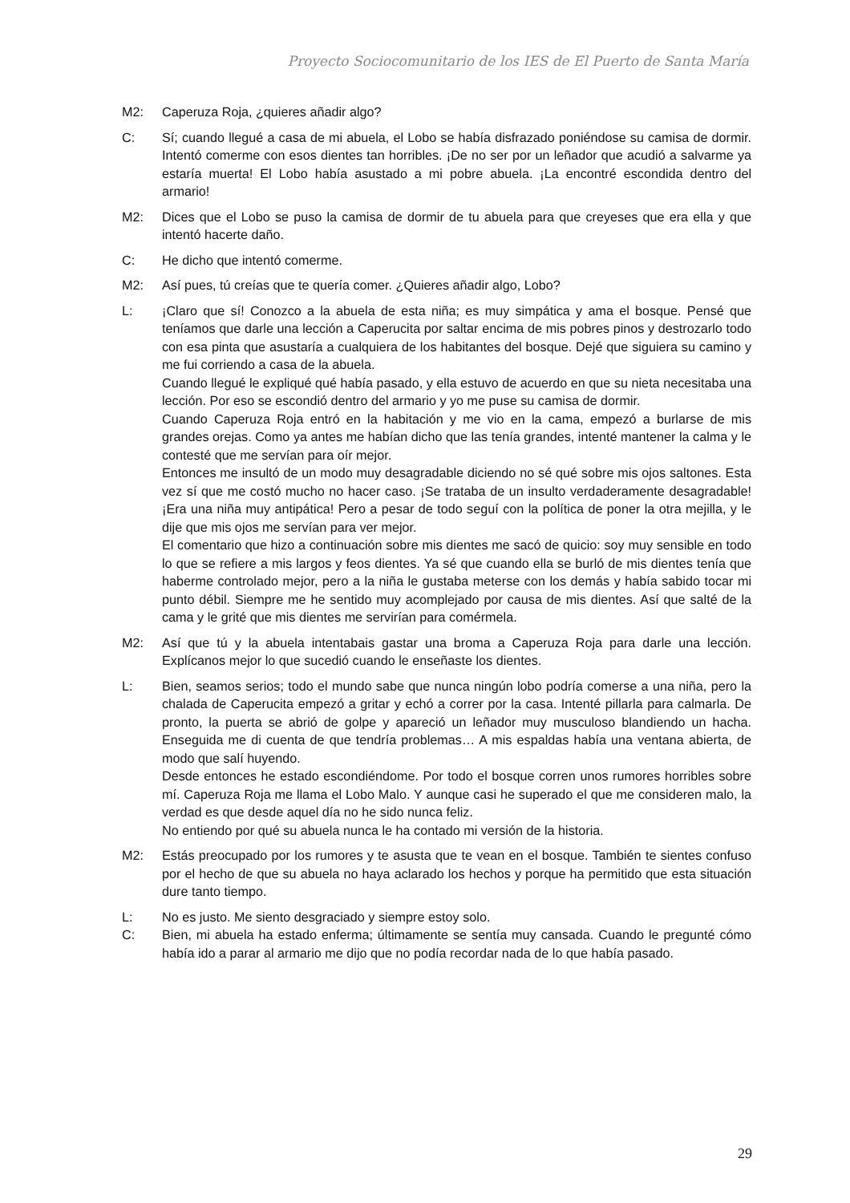Proyecto Sociocomunitario de los IES de El Puerto de Santa María
M2: Caperuza Roja, ¿quieres añadir algo?
C: Sí; cuando llegué a casa de mi abuela, el Lobo se había disfrazado poniéndose su camisa de dormir. Intentó comerme con esos dientes tan horribles. ¡De no ser por un leñador que acudió a salvarme ya estaría muerta! El Lobo había asustado a mi pobre abuela. ¡La encontré escondida dentro del armario!
M2: Dices que el Lobo se puso la camisa de dormir de tu abuela para que creyeses que era ella y que intentó hacerte daño.
C: He dicho que intentó comerme.
M2: Así pues, tú creías que te quería comer. ¿Quieres añadir algo, Lobo?
L: ¡Claro que sí! Conozco a la abuela de esta niña; es muy simpática y ama el bosque. Pensé que teníamos que darle una lección a Caperucita por saltar encima de mis pobres pinos y destrozarlo todo con esa pinta que asustaría a cualquiera de los habitantes del bosque. Dejé que siguiera su camino y me fui corriendo a casa de la abuela.
Cuando llegué le expliqué qué había pasado, y ella estuvo de acuerdo en que su nieta necesitaba una lección. Por eso se escondió dentro del armario y yo me puse su camisa de dormir.
Cuando Caperuza Roja entró en la habitación y me vio en la cama, empezó a burlarse de mis grandes orejas. Como ya antes me habían dicho que las tenía grandes, intenté mantener la calma y le contesté que me servían para oír mejor.
Entonces me insultó de un modo muy desagradable diciendo no sé qué sobre mis ojos saltones. Esta vez sí que me costó mucho no hacer caso. ¡Se trataba de un insulto verdaderamente desagradable! ¡Era una niña muy antipática! Pero a pesar de todo seguí con la política de poner la otra mejilla, y le dije que mis ojos me servían para ver mejor.
El comentario que hizo a continuación sobre mis dientes me sacó de quicio: soy muy sensible en todo lo que se refiere a mis largos y feos dientes. Ya sé que cuando ella se burló de mis dientes tenía que haberme controlado mejor, pero a la niña le gustaba meterse con los demás y había sabido tocar mi punto débil. Siempre me he sentido muy acomplejado por causa de mis dientes. Así que salté de la cama y le grité que mis dientes me servirían para comérmela.
M2: Así que tú y la abuela intentabais gastar una broma a Caperuza Roja para darle una lección. Explícanos mejor lo que sucedió cuando le enseñaste los dientes.
L: Bien, seamos serios; todo el mundo sabe que nunca ningún lobo podría comerse a una niña, pero la chalada de Caperucita empezó a gritar y echó a correr por la casa. Intenté pillarla para calmarla. De pronto, la puerta se abrió de golpe y apareció un leñador muy musculoso blandiendo un hacha. Enseguida me di cuenta de que tendría problemas… A mis espaldas había una ventana abierta, de modo que salí huyendo.
Desde entonces he estado escondiéndome. Por todo el bosque corren unos rumores horribles sobre mí. Caperuza Roja me llama el Lobo Malo. Y aunque casi he superado el que me consideren malo, la verdad es que desde aquel día no he sido nunca feliz.
No entiendo por qué su abuela nunca le ha contado mi versión de la historia.
M2: Estás preocupado por los rumores y te asusta que te vean en el bosque. También te sientes confuso por el hecho de que su abuela no haya aclarado los hechos y porque ha permitido que esta situación dure tanto tiempo.
L: No es justo. Me siento desgraciado y siempre estoy solo.
C: Bien, mi abuela ha estado enferma; últimamente se sentía muy cansada. Cuando le pregunté cómo había ido a parar al armario me dijo que no podía recordar nada de lo que había pasado.
29